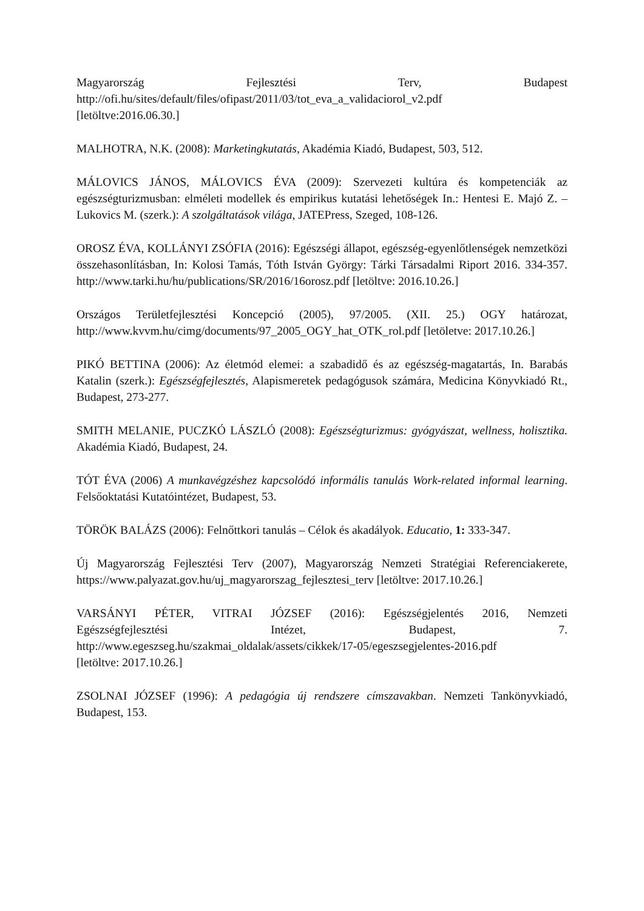Magyarország Fejlesztési Terv, Budapest
http://ofi.hu/sites/default/files/ofipast/2011/03/tot_eva_a_validaciorol_v2.pdf
[letöltve:2016.06.30.]
MALHOTRA, N.K. (2008): Marketingkutatás, Akadémia Kiadó, Budapest, 503, 512.
MÁLOVICS JÁNOS, MÁLOVICS ÉVA (2009): Szervezeti kultúra és kompetenciák az egészségturizmusban: elméleti modellek és empirikus kutatási lehetőségek In.: Hentesi E. Majó Z. – Lukovics M. (szerk.): A szolgáltatások világa, JATEPress, Szeged, 108-126.
OROSZ ÉVA, KOLLÁNYI ZSÓFIA (2016): Egészségi állapot, egészség-egyenlőtlenségek nemzetközi összehasonlításban, In: Kolosi Tamás, Tóth István György: Tárki Társadalmi Riport 2016. 334-357. http://www.tarki.hu/hu/publications/SR/2016/16orosz.pdf [letöltve: 2016.10.26.]
Országos Területfejlesztési Koncepció (2005), 97/2005. (XII. 25.) OGY határozat, http://www.kvvm.hu/cimg/documents/97_2005_OGY_hat_OTK_rol.pdf [letöletve: 2017.10.26.]
PIKÓ BETTINA (2006): Az életmód elemei: a szabadidő és az egészség-magatartás, In. Barabás Katalin (szerk.): Egészségfejlesztés, Alapismeretek pedagógusok számára, Medicina Könyvkiadó Rt., Budapest, 273-277.
SMITH MELANIE, PUCZKÓ LÁSZLÓ (2008): Egészségturizmus: gyógyászat, wellness, holisztika. Akadémia Kiadó, Budapest, 24.
TÓT ÉVA (2006) A munkavégzéshez kapcsolódó informális tanulás Work-related informal learning. Felsőoktatási Kutatóintézet, Budapest, 53.
TÖRÖK BALÁZS (2006): Felnőttkori tanulás – Célok és akadályok. Educatio, 1: 333-347.
Új Magyarország Fejlesztési Terv (2007), Magyarország Nemzeti Stratégiai Referenciakerete, https://www.palyazat.gov.hu/uj_magyarorszag_fejlesztesi_terv [letöltve: 2017.10.26.]
VARSÁNYI PÉTER, VITRAI JÓZSEF (2016): Egészségjelentés 2016, Nemzeti
Egészségfejlesztési Intézet, Budapest, 7.
http://www.egeszseg.hu/szakmai_oldalak/assets/cikkek/17-05/egeszsegjelentes-2016.pdf
[letöltve: 2017.10.26.]
ZSOLNAI JÓZSEF (1996): A pedagógia új rendszere címszavakban. Nemzeti Tankönyvkiadó, Budapest, 153.